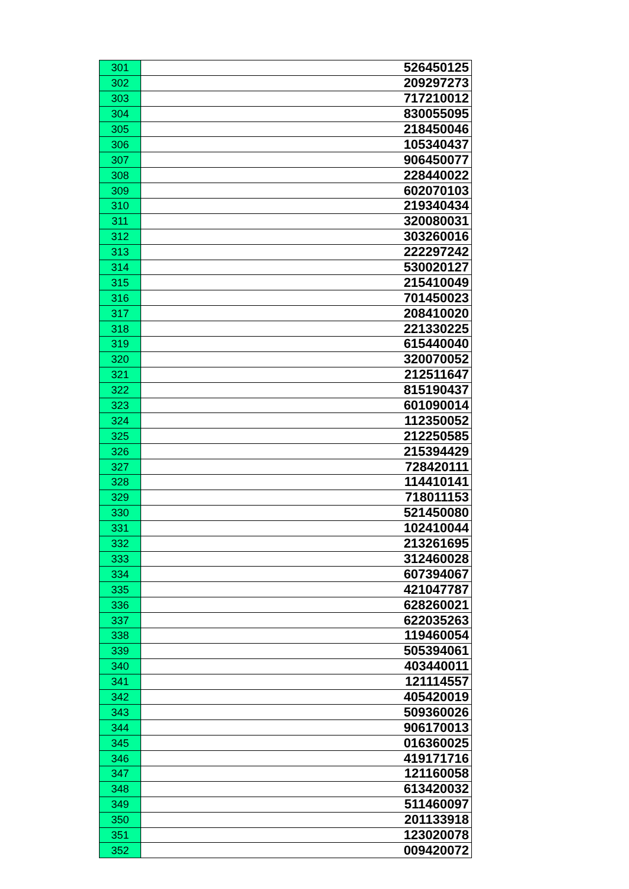| 301 | 526450125 |
| 302 | 209297273 |
| 303 | 717210012 |
| 304 | 830055095 |
| 305 | 218450046 |
| 306 | 105340437 |
| 307 | 906450077 |
| 308 | 228440022 |
| 309 | 602070103 |
| 310 | 219340434 |
| 311 | 320080031 |
| 312 | 303260016 |
| 313 | 222297242 |
| 314 | 530020127 |
| 315 | 215410049 |
| 316 | 701450023 |
| 317 | 208410020 |
| 318 | 221330225 |
| 319 | 615440040 |
| 320 | 320070052 |
| 321 | 212511647 |
| 322 | 815190437 |
| 323 | 601090014 |
| 324 | 112350052 |
| 325 | 212250585 |
| 326 | 215394429 |
| 327 | 728420111 |
| 328 | 114410141 |
| 329 | 718011153 |
| 330 | 521450080 |
| 331 | 102410044 |
| 332 | 213261695 |
| 333 | 312460028 |
| 334 | 607394067 |
| 335 | 421047787 |
| 336 | 628260021 |
| 337 | 622035263 |
| 338 | 119460054 |
| 339 | 505394061 |
| 340 | 403440011 |
| 341 | 121114557 |
| 342 | 405420019 |
| 343 | 509360026 |
| 344 | 906170013 |
| 345 | 016360025 |
| 346 | 419171716 |
| 347 | 121160058 |
| 348 | 613420032 |
| 349 | 511460097 |
| 350 | 201133918 |
| 351 | 123020078 |
| 352 | 009420072 |